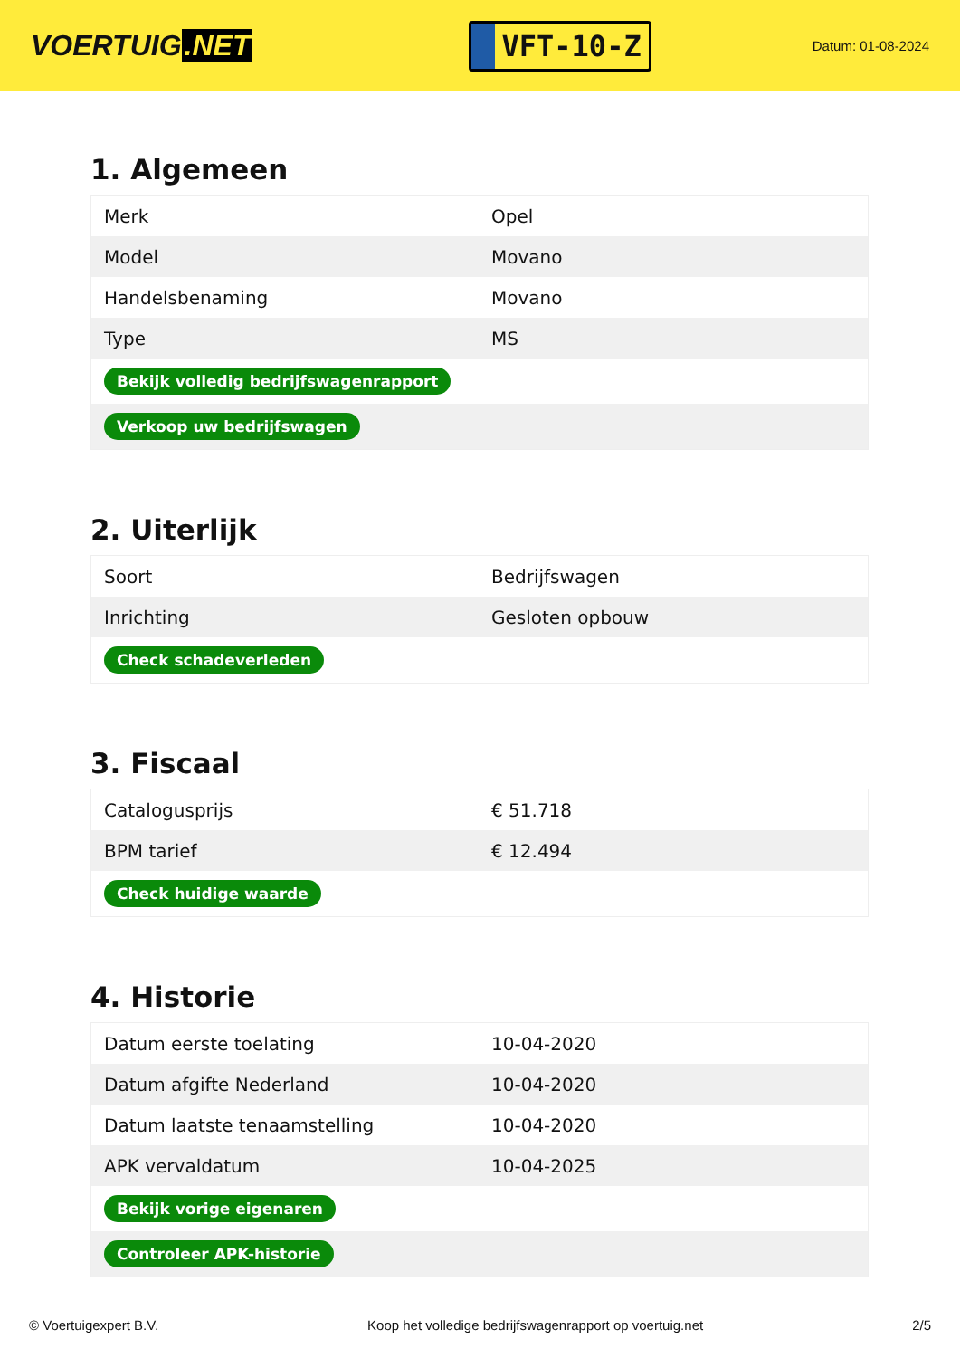VOERTUIG.NET
VFT-10-Z
Datum: 01-08-2024
1. Algemeen
| Merk | Opel |
| Model | Movano |
| Handelsbenaming | Movano |
| Type | MS |
| Bekijk volledig bedrijfswagenrapport | |
| Verkoop uw bedrijfswagen | |
2. Uiterlijk
| Soort | Bedrijfswagen |
| Inrichting | Gesloten opbouw |
| Check schadeverleden | |
3. Fiscaal
| Catalogusprijs | € 51.718 |
| BPM tarief | € 12.494 |
| Check huidige waarde | |
4. Historie
| Datum eerste toelating | 10-04-2020 |
| Datum afgifte Nederland | 10-04-2020 |
| Datum laatste tenaamstelling | 10-04-2020 |
| APK vervaldatum | 10-04-2025 |
| Bekijk vorige eigenaren | |
| Controleer APK-historie | |
© Voertuigexpert B.V. Koop het volledige bedrijfswagenrapport op voertuig.net 2/5